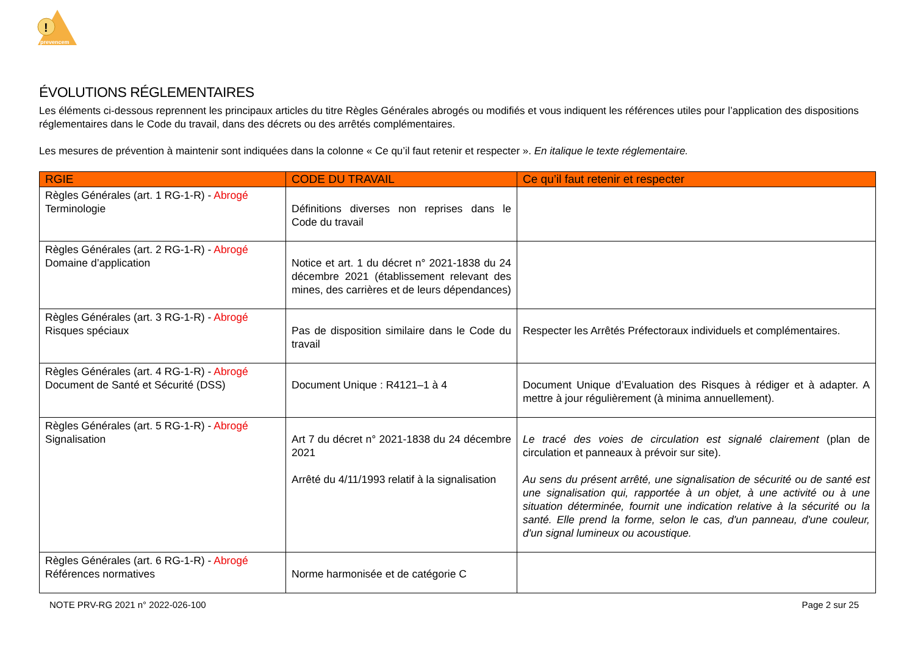!
prevencem
ÉVOLUTIONS RÉGLEMENTAIRES
Les éléments ci-dessous reprennent les principaux articles du titre Règles Générales abrogés ou modifiés et vous indiquent les références utiles pour l’application des dispositions réglementaires dans le Code du travail, dans des décrets ou des arrêtés complémentaires.
Les mesures de prévention à maintenir sont indiquées dans la colonne « Ce qu’il faut retenir et respecter ». En italique le texte réglementaire.
| RGIE | CODE DU TRAVAIL | Ce qu’il faut retenir et respecter |
| --- | --- | --- |
| Règles Générales (art. 1 RG-1-R) - Abrogé Terminologie | Définitions diverses non reprises dans le Code du travail | |
| Règles Générales (art. 2 RG-1-R) - Abrogé Domaine d’application | Notice et art. 1 du décret n° 2021-1838 du 24 décembre 2021 (établissement relevant des mines, des carrières et de leurs dépendances) | |
| Règles Générales (art. 3 RG-1-R) - Abrogé Risques spéciaux | Pas de disposition similaire dans le Code du travail | Respecter les Arrêtés Préfectoraux individuels et complémentaires. |
| Règles Générales (art. 4 RG-1-R) - Abrogé Document de Santé et Sécurité (DSS) | Document Unique : R4121–1 à 4 | Document Unique d’Evaluation des Risques à rédiger et à adapter. A mettre à jour régulièrement (à minima annuellement). |
| Règles Générales (art. 5 RG-1-R) - Abrogé Signalisation | Art 7 du décret n° 2021-1838 du 24 décembre 2021 Arrêté du 4/11/1993 relatif à la signalisation | Le tracé des voies de circulation est signalé clairement (plan de circulation et panneaux à prévoir sur site). Au sens du présent arrêté, une signalisation de sécurité ou de santé est une signalisation qui, rapportée à un objet, à une activité ou à une situation déterminée, fournit une indication relative à la sécurité ou la santé. Elle prend la forme, selon le cas, d'un panneau, d'une couleur, d'un signal lumineux ou acoustique. |
| Règles Générales (art. 6 RG-1-R) - Abrogé Références normatives | Norme harmonisée et de catégorie C | |
NOTE PRV-RG 2021 n° 2022-026-100 Page 2 sur 25